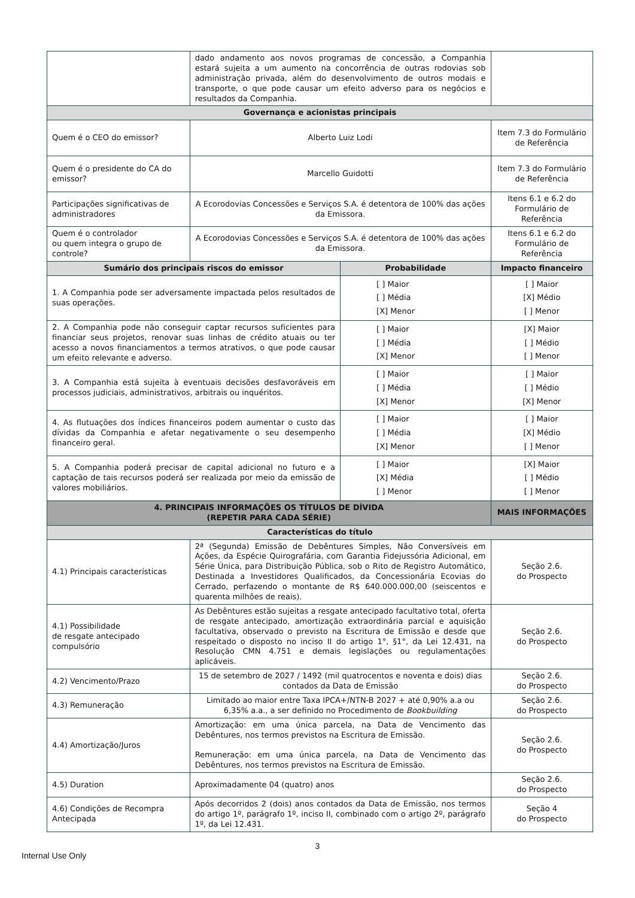| | dado andamento aos novos programas de concessão, a Companhia estará sujeita a um aumento na concorrência de outras rodovias sob administração privada, além do desenvolvimento de outros modais e transporte, o que pode causar um efeito adverso para os negócios e resultados da Companhia. | | |
| Governança e acionistas principais | | | |
| Quem é o CEO do emissor? | Alberto Luiz Lodi | | Item 7.3 do Formulário de Referência |
| Quem é o presidente do CA do emissor? | Marcello Guidotti | | Item 7.3 do Formulário de Referência |
| Participações significativas de administradores | A Ecorodovias Concessões e Serviços S.A. é detentora de 100% das ações da Emissora. | | Itens 6.1 e 6.2 do Formulário de Referência |
| Quem é o controlador ou quem integra o grupo de controle? | A Ecorodovias Concessões e Serviços S.A. é detentora de 100% das ações da Emissora. | | Itens 6.1 e 6.2 do Formulário de Referência |
| Sumário dos principais riscos do emissor | | Probabilidade | Impacto financeiro |
| 1. A Companhia pode ser adversamente impactada pelos resultados de suas operações. | | [ ] Maior [ ] Média [X] Menor | [ ] Maior [X] Médio [ ] Menor |
| 2. A Companhia pode não conseguir captar recursos suficientes para financiar seus projetos, renovar suas linhas de crédito atuais ou ter acesso a novos financiamentos a termos atrativos, o que pode causar um efeito relevante e adverso. | | [ ] Maior [ ] Média [X] Menor | [X] Maior [ ] Médio [ ] Menor |
| 3. A Companhia está sujeita à eventuais decisões desfavoráveis em processos judiciais, administrativos, arbitrais ou inquéritos. | | [ ] Maior [ ] Média [X] Menor | [ ] Maior [ ] Médio [X] Menor |
| 4. As flutuações dos índices financeiros podem aumentar o custo das dívidas da Companhia e afetar negativamente o seu desempenho financeiro geral. | | [ ] Maior [ ] Média [X] Menor | [ ] Maior [X] Médio [ ] Menor |
| 5. A Companhia poderá precisar de capital adicional no futuro e a captação de tais recursos poderá ser realizada por meio da emissão de valores mobiliários. | | [ ] Maior [X] Média [ ] Menor | [X] Maior [ ] Médio [ ] Menor |
| 4. PRINCIPAIS INFORMAÇÕES OS TÍTULOS DE DÍVIDA (REPETIR PARA CADA SÉRIE) | | | MAIS INFORMAÇÕES |
| Características do título | | | |
| 4.1) Principais características | 2ª (Segunda) Emissão de Debêntures Simples, Não Conversíveis em Ações, da Espécie Quirografária, com Garantia Fidejussória Adicional, em Série Única, para Distribuição Pública, sob o Rito de Registro Automático, Destinada a Investidores Qualificados, da Concessionária Ecovias do Cerrado, perfazendo o montante de R$ 640.000.000,00 (seiscentos e quarenta milhões de reais). | | Seção 2.6. do Prospecto |
| 4.1) Possibilidade de resgate antecipado compulsório | As Debêntures estão sujeitas a resgate antecipado facultativo total, oferta de resgate antecipado, amortização extraordinária parcial e aquisição facultativa, observado o previsto na Escritura de Emissão e desde que respeitado o disposto no inciso II do artigo 1°, §1°, da Lei 12.431, na Resolução CMN 4.751 e demais legislações ou regulamentações aplicáveis. | | Seção 2.6. do Prospecto |
| 4.2) Vencimento/Prazo | 15 de setembro de 2027 / 1492 (mil quatrocentos e noventa e dois) dias contados da Data de Emissão | | Seção 2.6. do Prospecto |
| 4.3) Remuneração | Limitado ao maior entre Taxa IPCA+/NTN-B 2027 + até 0,90% a.a ou 6,35% a.a., a ser definido no Procedimento de Bookbuilding | | Seção 2.6. do Prospecto |
| 4.4) Amortização/Juros | Amortização: em uma única parcela, na Data de Vencimento das Debêntures, nos termos previstos na Escritura de Emissão. Remuneração: em uma única parcela, na Data de Vencimento das Debêntures, nos termos previstos na Escritura de Emissão. | | Seção 2.6. do Prospecto |
| 4.5) Duration | Aproximadamente 04 (quatro) anos | | Seção 2.6. do Prospecto |
| 4.6) Condições de Recompra Antecipada | Após decorridos 2 (dois) anos contados da Data de Emissão, nos termos do artigo 1º, parágrafo 1º, inciso II, combinado com o artigo 2º, parágrafo 1º, da Lei 12.431. | | Seção 4 do Prospecto |
3
Internal Use Only